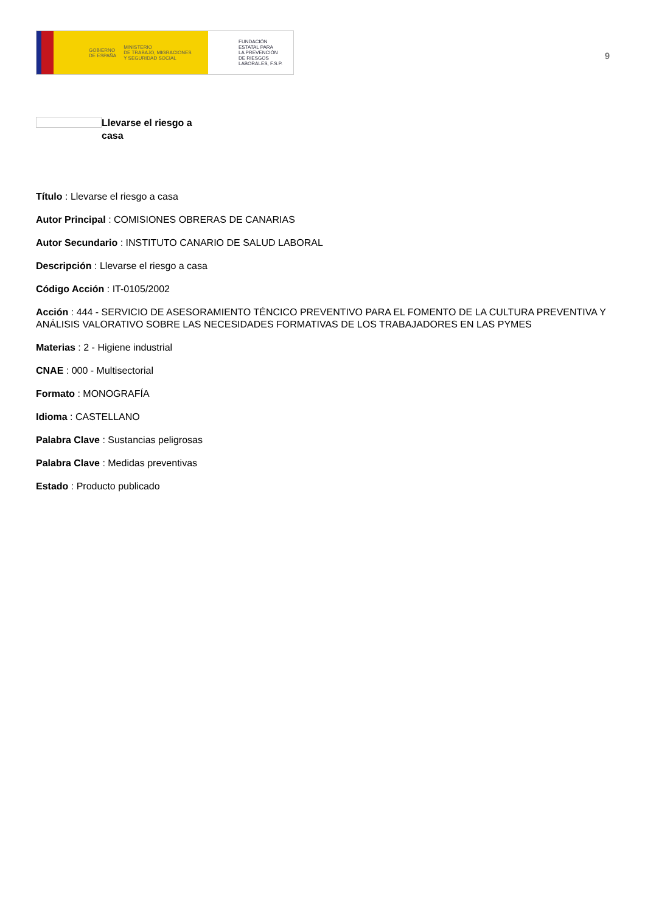GOBIERNO
DE ESPAÑA MINISTERIO
DE TRABAJO, MIGRACIONES
Y SEGURIDAD SOCIAL
FUNDACIÓN
ESTATAL PARA
LA PREVENCIÓN
DE RIESGOS
LABORALES, F.S.P.
9
Llevarse el riesgo a casa
Título : Llevarse el riesgo a casa
Autor Principal : COMISIONES OBRERAS DE CANARIAS
Autor Secundario : INSTITUTO CANARIO DE SALUD LABORAL
Descripción : Llevarse el riesgo a casa
Código Acción : IT-0105/2002
Acción : 444 - SERVICIO DE ASESORAMIENTO TÉNCICO PREVENTIVO PARA EL FOMENTO DE LA CULTURA PREVENTIVA Y ANÁLISIS VALORATIVO SOBRE LAS NECESIDADES FORMATIVAS DE LOS TRABAJADORES EN LAS PYMES
Materias : 2 - Higiene industrial
CNAE : 000 - Multisectorial
Formato : MONOGRAFÍA
Idioma : CASTELLANO
Palabra Clave : Sustancias peligrosas
Palabra Clave : Medidas preventivas
Estado : Producto publicado